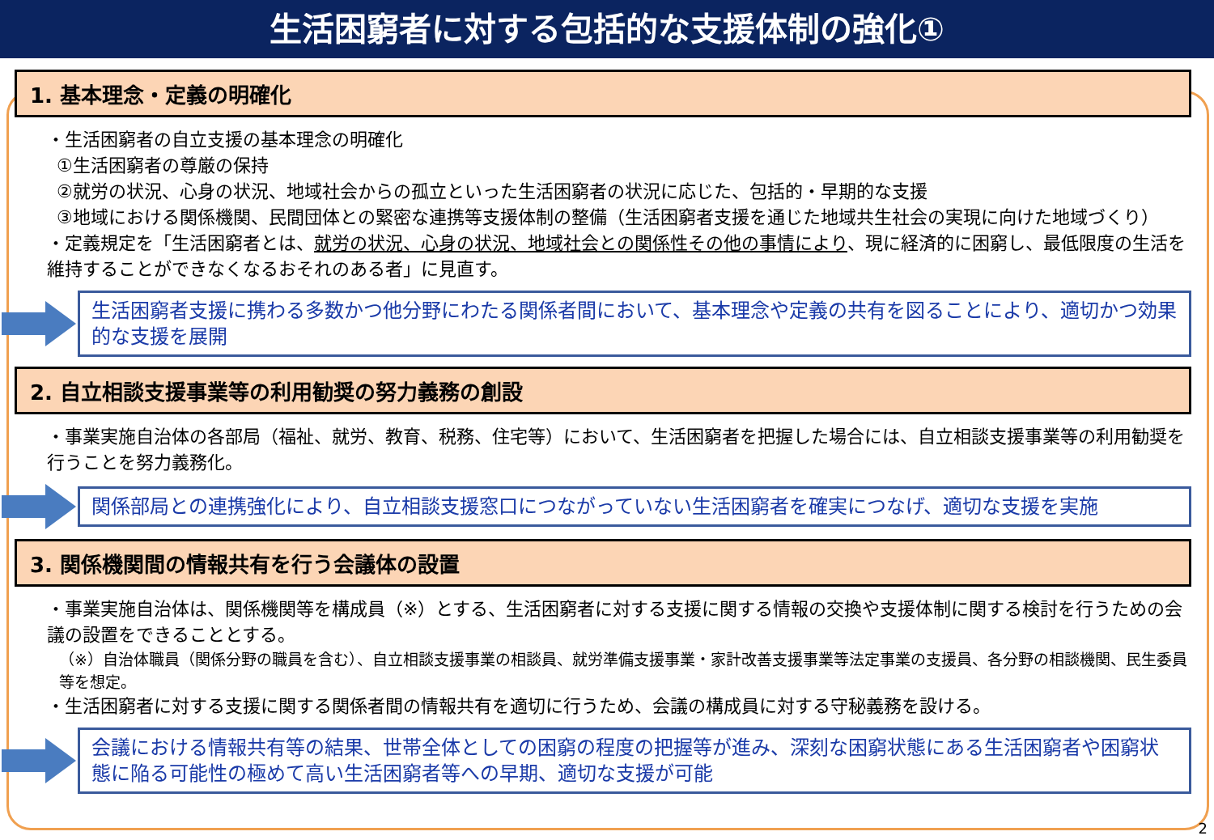生活困窮者に対する包括的な支援体制の強化①
1. 基本理念・定義の明確化
・生活困窮者の自立支援の基本理念の明確化
①生活困窮者の尊厳の保持
②就労の状況、心身の状況、地域社会からの孤立といった生活困窮者の状況に応じた、包括的・早期的な支援
③地域における関係機関、民間団体との緊密な連携等支援体制の整備（生活困窮者支援を通じた地域共生社会の実現に向けた地域づくり）
・定義規定を「生活困窮者とは、就労の状況、心身の状況、地域社会との関係性その他の事情により、現に経済的に困窮し、最低限度の生活を維持することができなくなるおそれのある者」に見直す。
生活困窮者支援に携わる多数かつ他分野にわたる関係者間において、基本理念や定義の共有を図ることにより、適切かつ効果的な支援を展開
2. 自立相談支援事業等の利用勧奨の努力義務の創設
・事業実施自治体の各部局（福祉、就労、教育、税務、住宅等）において、生活困窮者を把握した場合には、自立相談支援事業等の利用勧奨を行うことを努力義務化。
関係部局との連携強化により、自立相談支援窓口につながっていない生活困窮者を確実につなげ、適切な支援を実施
3. 関係機関間の情報共有を行う会議体の設置
・事業実施自治体は、関係機関等を構成員（※）とする、生活困窮者に対する支援に関する情報の交換や支援体制に関する検討を行うための会議の設置をできることとする。
（※）自治体職員（関係分野の職員を含む）、自立相談支援事業の相談員、就労準備支援事業・家計改善支援事業等法定事業の支援員、各分野の相談機関、民生委員等を想定。
・生活困窮者に対する支援に関する関係者間の情報共有を適切に行うため、会議の構成員に対する守秘義務を設ける。
会議における情報共有等の結果、世帯全体としての困窮の程度の把握等が進み、深刻な困窮状態にある生活困窮者や困窮状態に陥る可能性の極めて高い生活困窮者等への早期、適切な支援が可能
2